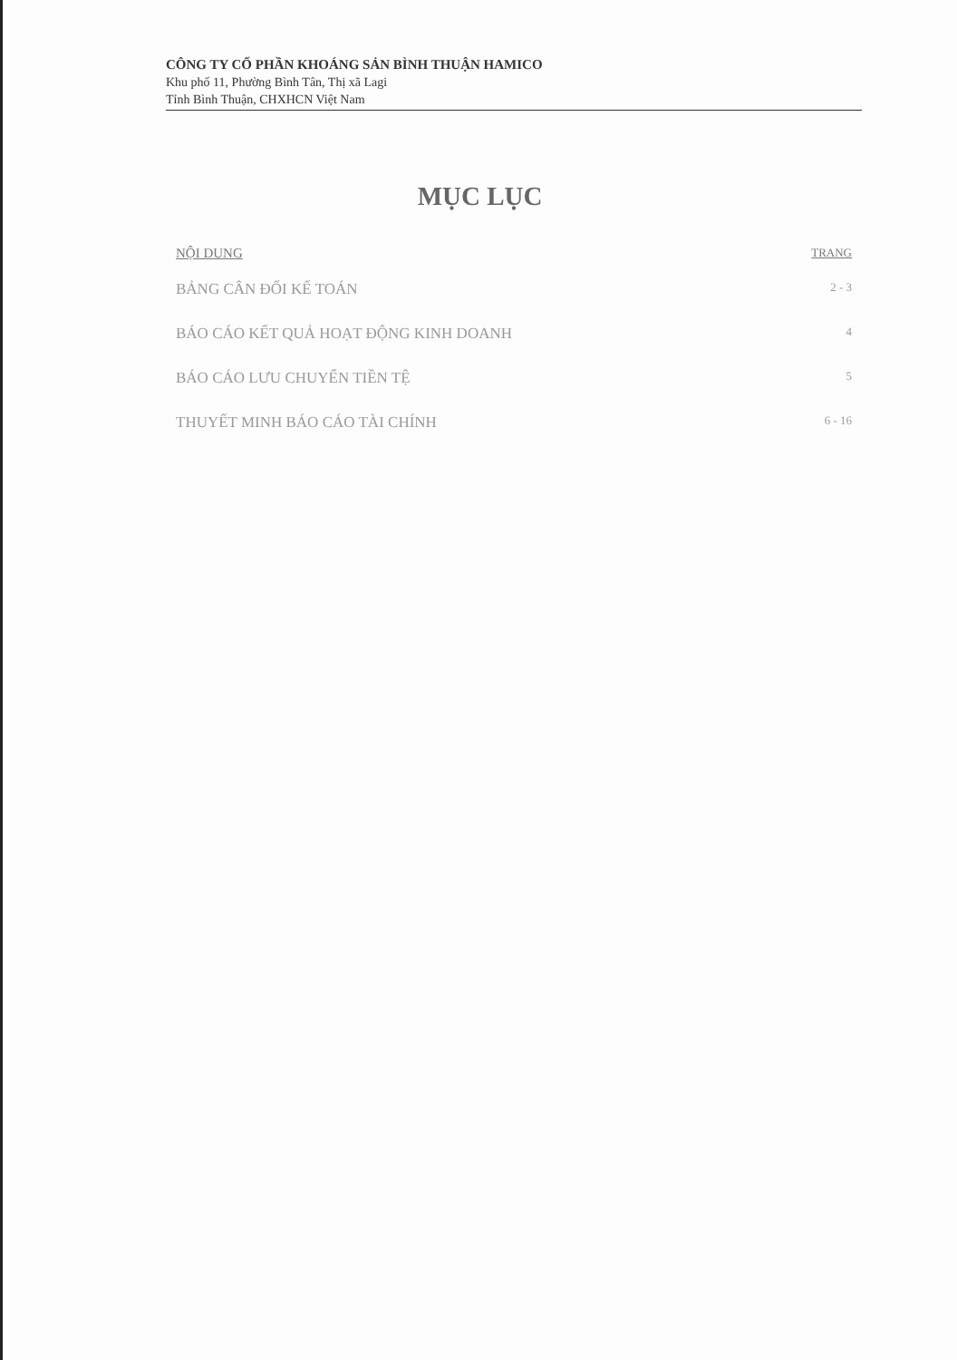CÔNG TY CỔ PHẦN KHOÁNG SẢN BÌNH THUẬN HAMICO
Khu phố 11, Phường Bình Tân, Thị xã Lagi
Tỉnh Bình Thuận, CHXHCN Việt Nam
MỤC LỤC
| NỘI DUNG | TRANG |
| --- | --- |
| BẢNG CÂN ĐỐI KẾ TOÁN | 2 - 3 |
| BÁO CÁO KẾT QUẢ HOẠT ĐỘNG KINH DOANH | 4 |
| BÁO CÁO LƯU CHUYỂN TIỀN TỆ | 5 |
| THUYẾT MINH BÁO CÁO TÀI CHÍNH | 6 - 16 |